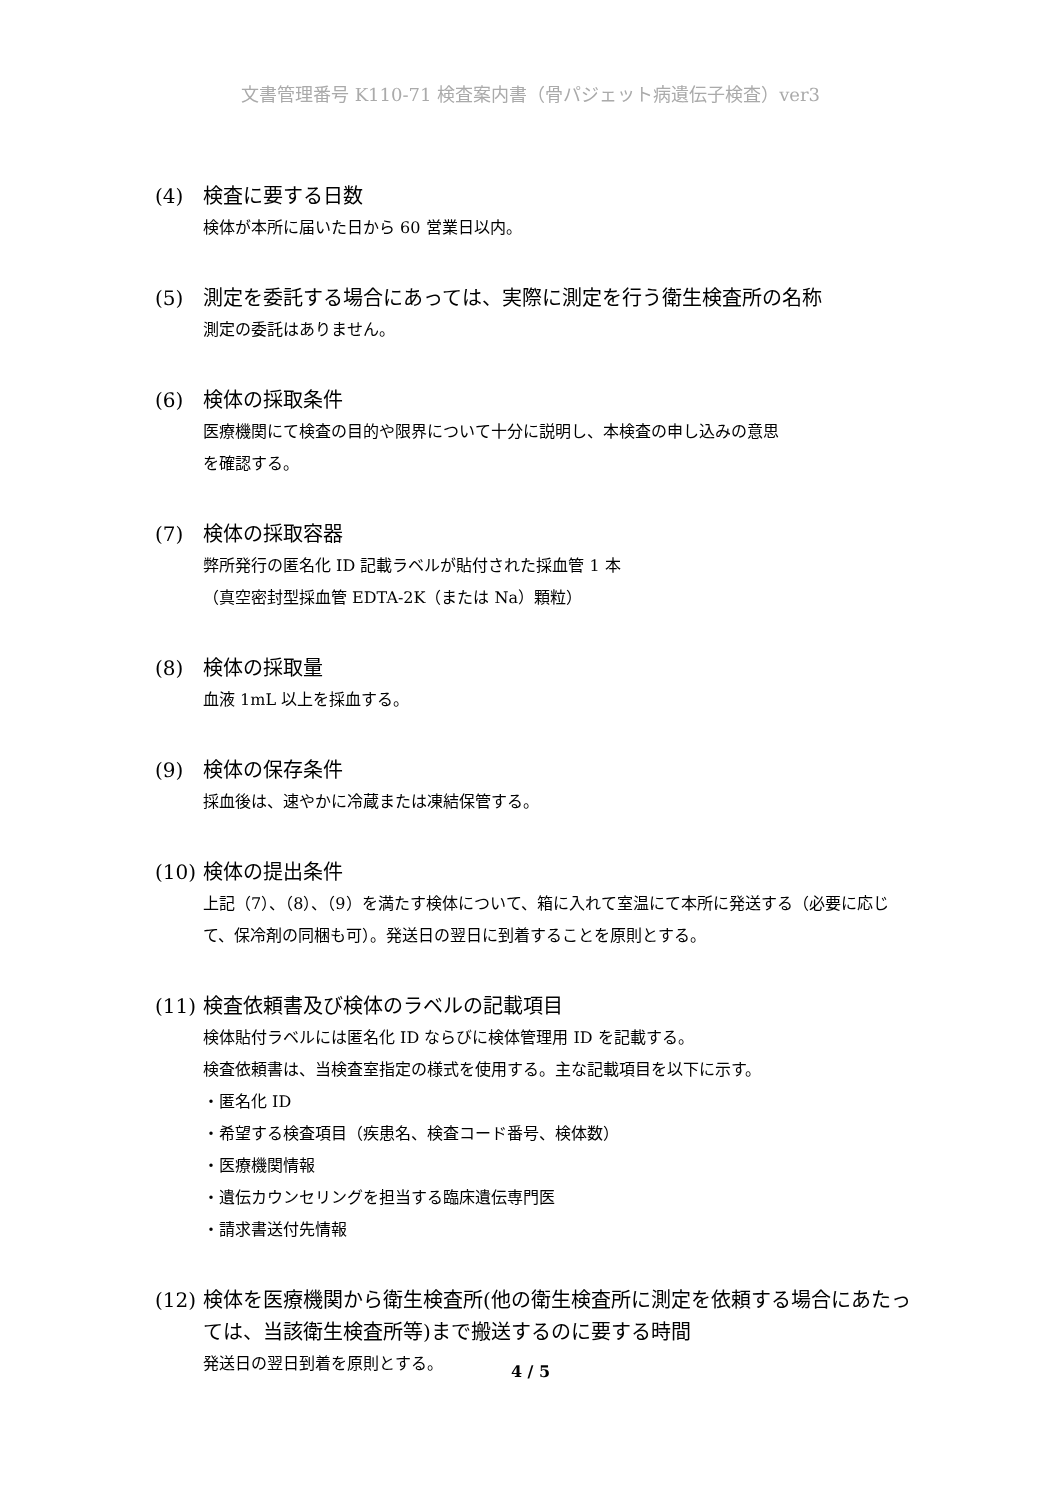文書管理番号 K110-71 検査案内書（骨パジェット病遺伝子検査）ver3
(4) 検査に要する日数
検体が本所に届いた日から 60 営業日以内。
(5) 測定を委託する場合にあっては、実際に測定を行う衛生検査所の名称
測定の委託はありません。
(6) 検体の採取条件
医療機関にて検査の目的や限界について十分に説明し、本検査の申し込みの意思
を確認する。
(7) 検体の採取容器
弊所発行の匿名化 ID 記載ラベルが貼付された採血管 1 本
（真空密封型採血管 EDTA-2K（または Na）顆粒）
(8) 検体の採取量
血液 1mL 以上を採血する。
(9) 検体の保存条件
採血後は、速やかに冷蔵または凍結保管する。
(10) 検体の提出条件
上記（7）、（8）、（9）を満たす検体について、箱に入れて室温にて本所に発送する（必要に応じて、保冷剤の同梱も可）。発送日の翌日に到着することを原則とする。
(11) 検査依頼書及び検体のラベルの記載項目
検体貼付ラベルには匿名化 ID ならびに検体管理用 ID を記載する。
検査依頼書は、当検査室指定の様式を使用する。主な記載項目を以下に示す。
・匿名化 ID
・希望する検査項目（疾患名、検査コード番号、検体数）
・医療機関情報
・遺伝カウンセリングを担当する臨床遺伝専門医
・請求書送付先情報
(12) 検体を医療機関から衛生検査所(他の衛生検査所に測定を依頼する場合にあたっては、当該衛生検査所等)まで搬送するのに要する時間
発送日の翌日到着を原則とする。
4 / 5